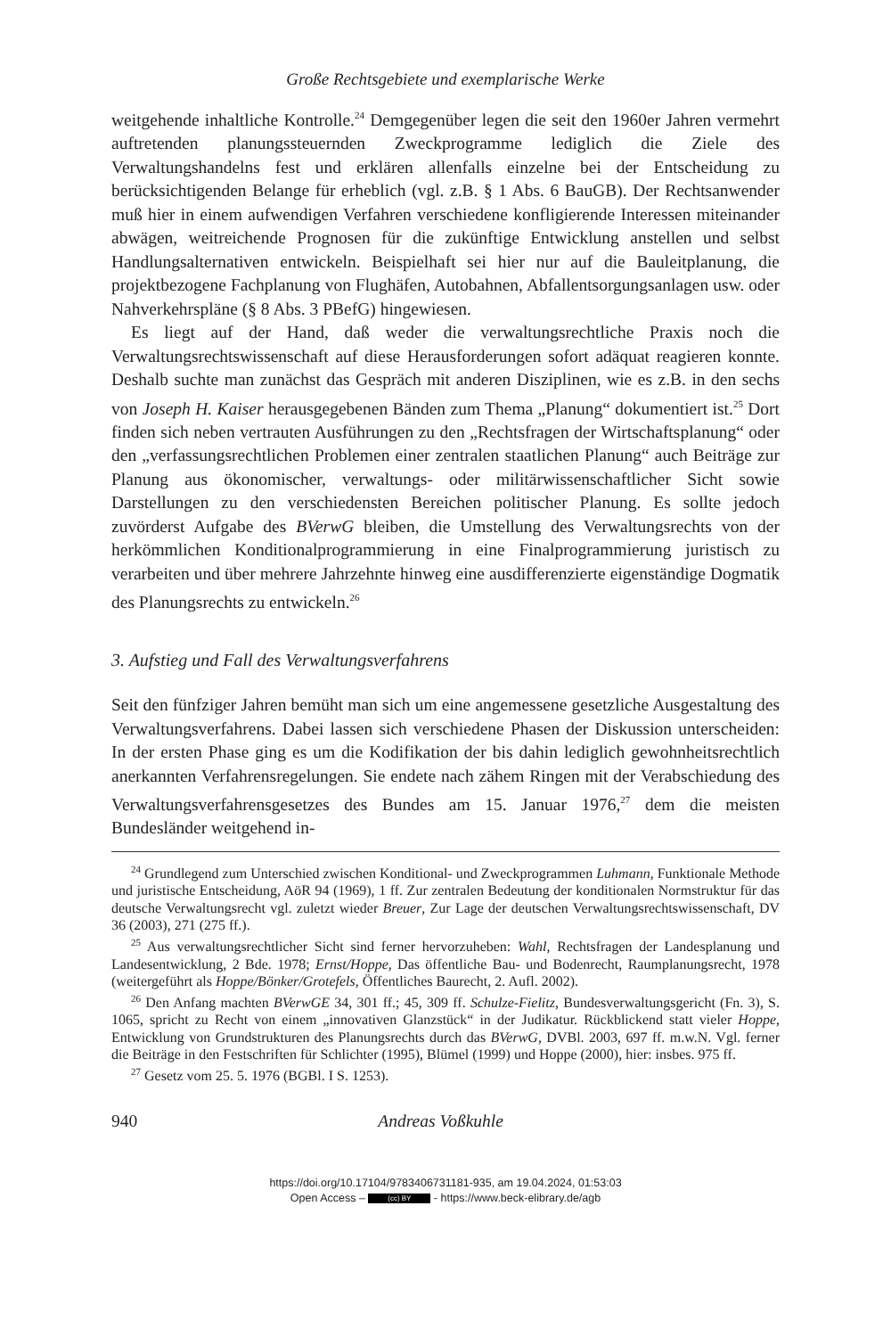Große Rechtsgebiete und exemplarische Werke
weitgehende inhaltliche Kontrolle.<sup>24</sup> Demgegenüber legen die seit den 1960er Jahren vermehrt auftretenden planungssteuernden Zweckprogramme lediglich die Ziele des Verwaltungshandelns fest und erklären allenfalls einzelne bei der Entscheidung zu berücksichtigenden Belange für erheblich (vgl. z.B. § 1 Abs. 6 BauGB). Der Rechtsanwender muß hier in einem aufwendigen Verfahren verschiedene konfligierende Interessen miteinander abwägen, weitreichende Prognosen für die zukünftige Entwicklung anstellen und selbst Handlungsalternativen entwickeln. Beispielhaft sei hier nur auf die Bauleitplanung, die projektbezogene Fachplanung von Flughäfen, Autobahnen, Abfallentsorgungsanlagen usw. oder Nahverkehrspläne (§ 8 Abs. 3 PBefG) hingewiesen.
Es liegt auf der Hand, daß weder die verwaltungsrechtliche Praxis noch die Verwaltungsrechtswissenschaft auf diese Herausforderungen sofort adäquat reagieren konnte. Deshalb suchte man zunächst das Gespräch mit anderen Disziplinen, wie es z.B. in den sechs von Joseph H. Kaiser herausgegebenen Bänden zum Thema „Planung“ dokumentiert ist.<sup>25</sup> Dort finden sich neben vertrauten Ausführungen zu den „Rechtsfragen der Wirtschaftsplanung“ oder den „verfassungsrechtlichen Problemen einer zentralen staatlichen Planung“ auch Beiträge zur Planung aus ökonomischer, verwaltungs- oder militärwissenschaftlicher Sicht sowie Darstellungen zu den verschiedensten Bereichen politischer Planung. Es sollte jedoch zuvörderst Aufgabe des BVerwG bleiben, die Umstellung des Verwaltungsrechts von der herkömmlichen Konditionalprogrammierung in eine Finalprogrammierung juristisch zu verarbeiten und über mehrere Jahrzehnte hinweg eine ausdifferenzierte eigenständige Dogmatik des Planungsrechts zu entwickeln.<sup>26</sup>
3. Aufstieg und Fall des Verwaltungsverfahrens
Seit den fünfziger Jahren bemüht man sich um eine angemessene gesetzliche Ausgestaltung des Verwaltungsverfahrens. Dabei lassen sich verschiedene Phasen der Diskussion unterscheiden: In der ersten Phase ging es um die Kodifikation der bis dahin lediglich gewohnheitsrechtlich anerkannten Verfahrensregelungen. Sie endete nach zähem Ringen mit der Verabschiedung des Verwaltungsverfahrensgesetzes des Bundes am 15. Januar 1976,<sup>27</sup> dem die meisten Bundesländer weitgehend in-
<sup>24</sup> Grundlegend zum Unterschied zwischen Konditional- und Zweckprogrammen Luhmann, Funktionale Methode und juristische Entscheidung, AöR 94 (1969), 1 ff. Zur zentralen Bedeutung der konditionalen Normstruktur für das deutsche Verwaltungsrecht vgl. zuletzt wieder Breuer, Zur Lage der deutschen Verwaltungsrechtswissenschaft, DV 36 (2003), 271 (275 ff.).
<sup>25</sup> Aus verwaltungsrechtlicher Sicht sind ferner hervorzuheben: Wahl, Rechtsfragen der Landesplanung und Landesentwicklung, 2 Bde. 1978; Ernst/Hoppe, Das öffentliche Bau- und Bodenrecht, Raumplanungsrecht, 1978 (weitergeführt als Hoppe/Bönker/Grotefels, Öffentliches Baurecht, 2. Aufl. 2002).
<sup>26</sup> Den Anfang machten BVerwGE 34, 301 ff.; 45, 309 ff. Schulze-Fielitz, Bundesverwaltungsgericht (Fn. 3), S. 1065, spricht zu Recht von einem „innovativen Glanzstück“ in der Judikatur. Rückblickend statt vieler Hoppe, Entwicklung von Grundstrukturen des Planungsrechts durch das BVerwG, DVBl. 2003, 697 ff. m.w.N. Vgl. ferner die Beiträge in den Festschriften für Schlichter (1995), Blümel (1999) und Hoppe (2000), hier: insbes. 975 ff.
<sup>27</sup> Gesetz vom 25. 5. 1976 (BGBl. I S. 1253).
940 Andreas Voßkuhle
https://doi.org/10.17104/9783406731181-935, am 19.04.2024, 01:53:03
Open Access – (cc) BY - https://www.beck-elibrary.de/agb